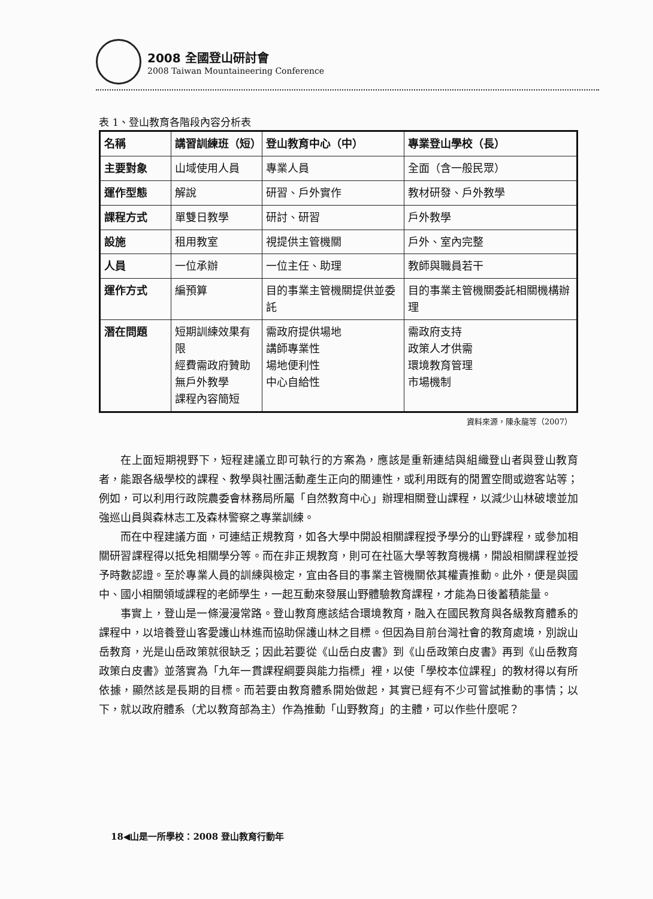2008 全國登山研討會
2008 Taiwan Mountaineering Conference
表 1、登山教育各階段內容分析表
| 名稱 | 講習訓練班（短） | 登山教育中心（中） | 專業登山學校（長） |
| --- | --- | --- | --- |
| 主要對象 | 山域使用人員 | 專業人員 | 全面（含一般民眾） |
| 運作型態 | 解說 | 研習、戶外實作 | 教材研發、戶外教學 |
| 課程方式 | 單雙日教學 | 研討、研習 | 戶外教學 |
| 設施 | 租用教室 | 視提供主管機關 | 戶外、室內完整 |
| 人員 | 一位承辦 | 一位主任、助理 | 教師與職員若干 |
| 運作方式 | 編預算 | 目的事業主管機關提供並委託 | 目的事業主管機關委託相關機構辦理 |
| 潛在問題 | 短期訓練效果有限 經費需政府贊助 無戶外教學 課程內容簡短 | 需政府提供場地 講師專業性 場地便利性 中心自給性 | 需政府支持 政策人才供需 環境教育管理 市場機制 |
資料來源，陳永龍等（2007）
在上面短期視野下，短程建議立即可執行的方案為，應該是重新連結與組織登山者與登山教育者，能跟各級學校的課程、教學與社團活動產生正向的關連性，或利用既有的閒置空間或遊客站等；例如，可以利用行政院農委會林務局所屬「自然教育中心」辦理相關登山課程，以減少山林破壞並加強巡山員與森林志工及森林警察之專業訓練。
而在中程建議方面，可連結正規教育，如各大學中開設相關課程授予學分的山野課程，或參加相關研習課程得以抵免相關學分等。而在非正規教育，則可在社區大學等教育機構，開設相關課程並授予時數認證。至於專業人員的訓練與檢定，宜由各目的事業主管機關依其權責推動。此外，便是與國中、國小相關領域課程的老師學生，一起互動來發展山野體驗教育課程，才能為日後蓄積能量。
事實上，登山是一條漫漫常路。登山教育應該結合環境教育，融入在國民教育與各級教育體系的課程中，以培養登山客愛護山林進而協助保護山林之目標。但因為目前台灣社會的教育處境，別說山岳教育，光是山岳政策就很缺乏；因此若要從《山岳白皮書》到《山岳政策白皮書》再到《山岳教育政策白皮書》並落實為「九年一貫課程綱要與能力指標」裡，以使「學校本位課程」的教材得以有所依據，顯然該是長期的目標。而若要由教育體系開始做起，其實已經有不少可嘗試推動的事情；以下，就以政府體系（尤以教育部為主）作為推動「山野教育」的主體，可以作些什麼呢？
18◀山是一所學校：2008 登山教育行動年